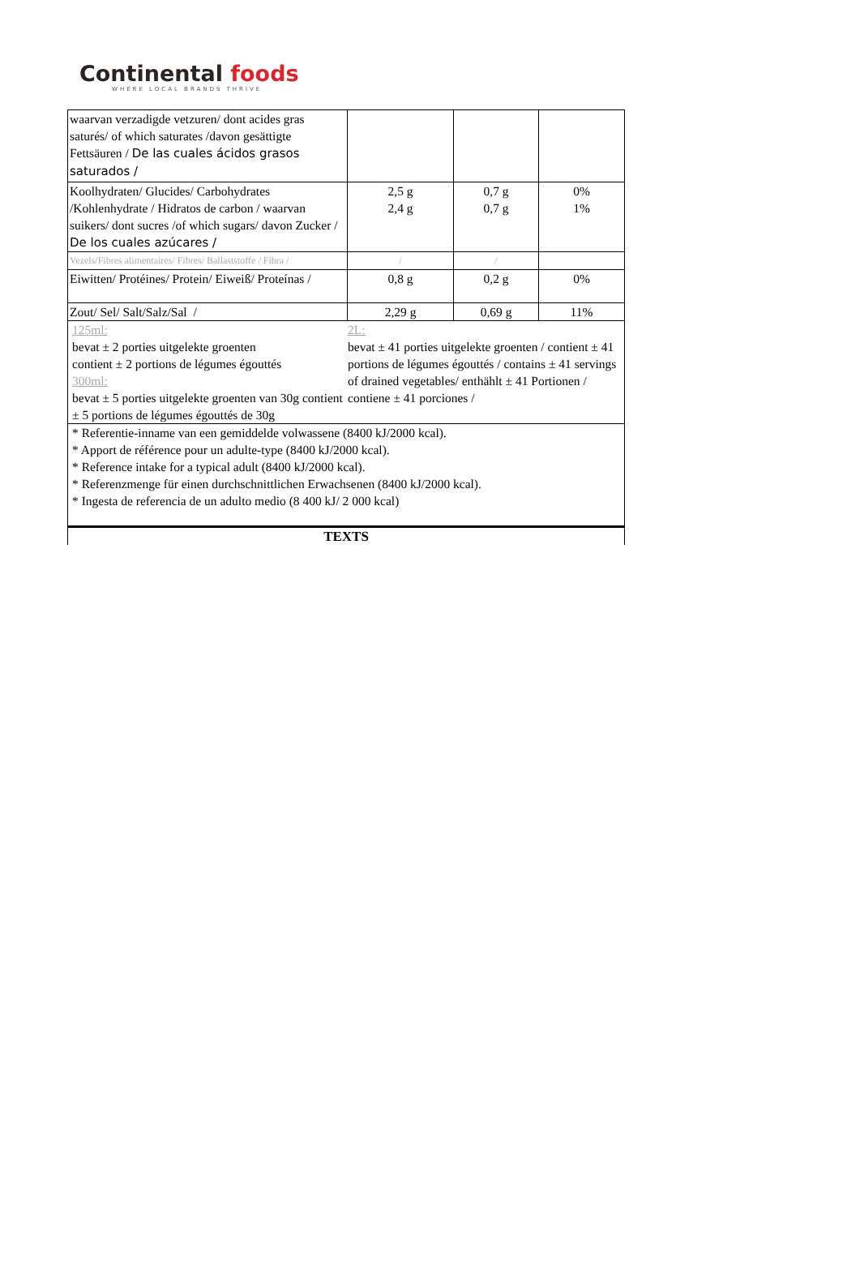Continental foods
WHERE LOCAL BRANDS THRIVE
| waarvan verzadigde vetzuren/ dont acides gras saturés/ of which saturates /davon gesättigte Fettsäuren / De las cuales ácidos grasos saturados / | | | |
| Koolhydraten/ Glucides/ Carbohydrates /Kohlenhydrate / Hidratos de carbon / waarvan suikers/ dont sucres /of which sugars/ davon Zucker / De los cuales azúcares / | 2,5 g 2,4 g | 0,7 g 0,7 g | 0% 1% |
| Vezels/Fibres alimentaires/ Fibres/ Ballaststoffe / Fibra / | / | / | |
| Eiwitten/ Protéines/ Protein/ Eiweiß/ Proteínas / | 0,8 g | 0,2 g | 0% |
| Zout/ Sel/ Salt/Salz/Sal / | 2,29 g | 0,69 g | 11% |
| 125ml: bevat ± 2 porties uitgelekte groenten contient ± 2 portions de légumes égouttés 300ml: bevat ± 5 porties uitgelekte groenten van 30g contient ± 5 portions de légumes égouttés de 30g 2L: bevat ± 41 porties uitgelekte groenten / contient ± 41 portions de légumes égouttés / contains ± 41 servings of drained vegetables/ enthählt ± 41 Portionen / contiene ± 41 porciones / | | | |
| * Referentie-inname van een gemiddelde volwassene (8400 kJ/2000 kcal). * Apport de référence pour un adulte-type (8400 kJ/2000 kcal). * Reference intake for a typical adult (8400 kJ/2000 kcal). * Referenzmenge für einen durchschnittlichen Erwachsenen (8400 kJ/2000 kcal). * Ingesta de referencia de un adulto medio (8 400 kJ/ 2 000 kcal) | | | |
| TEXTS | | | |